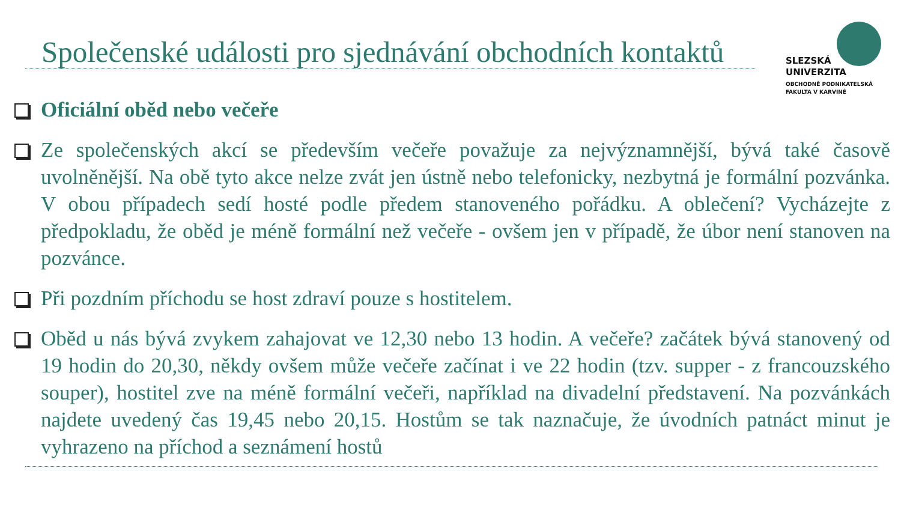Společenské události pro sjednávání obchodních kontaktů
SLEZSKÁ
UNIVERZITA
OBCHODNĚ PODNIKATELSKÁ
FAKULTA V KARVINÉ
Oficiální oběd nebo večeře
Ze společenských akcí se především večeře považuje za nejvýznamnější, bývá také časově uvolněnější. Na obě tyto akce nelze zvát jen ústně nebo telefonicky, nezbytná je formální pozvánka. V obou případech sedí hosté podle předem stanoveného pořádku. A oblečení? Vycházejte z předpokladu, že oběd je méně formální než večeře - ovšem jen v případě, že úbor není stanoven na pozvánce.
Při pozdním příchodu se host zdraví pouze s hostitelem.
Oběd u nás bývá zvykem zahajovat ve 12,30 nebo 13 hodin. A večeře? začátek bývá stanovený od 19 hodin do 20,30, někdy ovšem může večeře začínat i ve 22 hodin (tzv. supper - z francouzského souper), hostitel zve na méně formální večeři, například na divadelní představení. Na pozvánkách najdete uvedený čas 19,45 nebo 20,15. Hostům se tak naznačuje, že úvodních patnáct minut je vyhrazeno na příchod a seznámení hostů